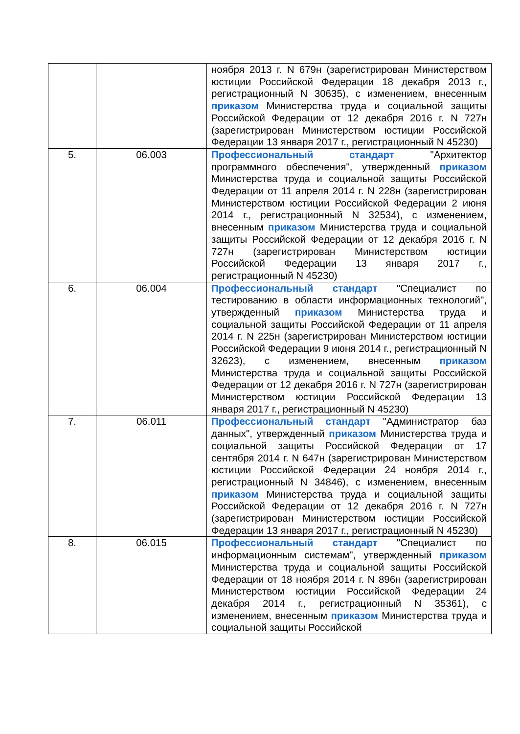| | | ноября 2013 г. N 679н (зарегистрирован Министерством юстиции Российской Федерации 18 декабря 2013 г., регистрационный N 30635), с изменением, внесенным приказом Министерства труда и социальной защиты Российской Федерации от 12 декабря 2016 г. N 727н (зарегистрирован Министерством юстиции Российской Федерации 13 января 2017 г., регистрационный N 45230) |
| 5. | 06.003 | Профессиональный стандарт "Архитектор программного обеспечения", утвержденный приказом Министерства труда и социальной защиты Российской Федерации от 11 апреля 2014 г. N 228н (зарегистрирован Министерством юстиции Российской Федерации 2 июня 2014 г., регистрационный N 32534), с изменением, внесенным приказом Министерства труда и социальной защиты Российской Федерации от 12 декабря 2016 г. N 727н (зарегистрирован Министерством юстиции Российской Федерации 13 января 2017 г., регистрационный N 45230) |
| 6. | 06.004 | Профессиональный стандарт "Специалист по тестированию в области информационных технологий", утвержденный приказом Министерства труда и социальной защиты Российской Федерации от 11 апреля 2014 г. N 225н (зарегистрирован Министерством юстиции Российской Федерации 9 июня 2014 г., регистрационный N 32623), с изменением, внесенным приказом Министерства труда и социальной защиты Российской Федерации от 12 декабря 2016 г. N 727н (зарегистрирован Министерством юстиции Российской Федерации 13 января 2017 г., регистрационный N 45230) |
| 7. | 06.011 | Профессиональный стандарт "Администратор баз данных", утвержденный приказом Министерства труда и социальной защиты Российской Федерации от 17 сентября 2014 г. N 647н (зарегистрирован Министерством юстиции Российской Федерации 24 ноября 2014 г., регистрационный N 34846), с изменением, внесенным приказом Министерства труда и социальной защиты Российской Федерации от 12 декабря 2016 г. N 727н (зарегистрирован Министерством юстиции Российской Федерации 13 января 2017 г., регистрационный N 45230) |
| 8. | 06.015 | Профессиональный стандарт "Специалист по информационным системам", утвержденный приказом Министерства труда и социальной защиты Российской Федерации от 18 ноября 2014 г. N 896н (зарегистрирован Министерством юстиции Российской Федерации 24 декабря 2014 г., регистрационный N 35361), с изменением, внесенным приказом Министерства труда и социальной защиты Российской |